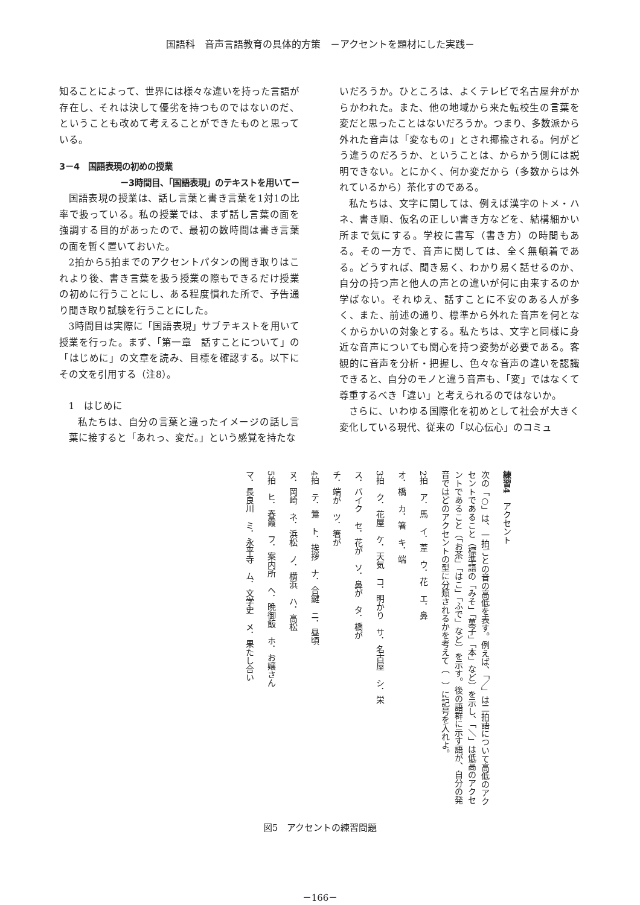国語科　音声言語教育の具体的方策　－アクセントを題材にした実践－
知ることによって、世界には様々な違いを持った言語が存在し、それは決して優劣を持つものではないのだ、ということも改めて考えることができたものと思っている。
3－4　国語表現の初めの授業
－3時間目、「国語表現」のテキストを用いて－
国語表現の授業は、話し言葉と書き言葉を1対1の比率で扱っている。私の授業では、まず話し言葉の面を強調する目的があったので、最初の数時間は書き言葉の面を暫く置いておいた。
2拍から5拍までのアクセントパタンの聞き取りはこれより後、書き言葉を扱う授業の際もできるだけ授業の初めに行うことにし、ある程度慣れた所で、予告通り聞き取り試験を行うことにした。
3時間目は実際に「国語表現」サブテキストを用いて授業を行った。まず、「第一章　話すことについて」の「はじめに」の文章を読み、目標を確認する。以下にその文を引用する（注8）。
1　はじめに
私たちは、自分の言葉と違ったイメージの話し言葉に接すると「あれっ、変だ。」という感覚を持たな
いだろうか。ひところは、よくテレビで名古屋弁がからかわれた。また、他の地域から来た転校生の言葉を変だと思ったことはないだろうか。つまり、多数派から外れた音声は「変なもの」とされ揶揄される。何がどう違うのだろうか、ということは、からかう側には説明できない。とにかく、何か変だから（多数からは外れているから）茶化すのである。
私たちは、文字に関しては、例えば漢字のトメ・ハネ、書き順、仮名の正しい書き方などを、結構細かい所まで気にする。学校に書写（書き方）の時間もある。その一方で、音声に関しては、全く無頓着である。どうすれば、聞き易く、わかり易く話せるのか、自分の持つ声と他人の声との違いが何に由来するのか学ばない。それゆえ、話すことに不安のある人が多く、また、前述の通り、標準から外れた音声を何となくからかいの対象とする。私たちは、文字と同様に身近な音声についても関心を持つ姿勢が必要である。客観的に音声を分析・把握し、色々な音声の違いを認識できると、自分のモノと違う音声も、「変」ではなくて尊重するべき「違い」と考えられるのではないか。
さらに、いわゆる国際化を初めとして社会が大きく変化している現代、従来の「以心伝心」のコミュ
練習4　アクセント
次の「○」は、一拍ごとの音の高低を表す。例えば、「／」は二拍語について高低のアクセントであること（標準語の「みそ」「菓子」「本」など）を示し、「＼」は低高のアクセントであること（「お茶」「はこ」「ふで」など）を示す。後の語群に示す語が、自分の発音ではどのアクセントの型に分類されるかを考えて（　）に記号を入れよ。
2拍　ア．馬　イ．葦　ウ．花　エ．鼻
オ．橋　カ．箸　キ．端
3拍　ク．花屋　ケ．天気　コ．明かり　サ．名古屋　シ．栄
ス．バイク　セ．花が　ソ．鼻が　タ．橋が
チ．端が　ツ．箸が
4拍　テ．鶯　ト．挨拶　ナ．合鍵　ニ．昼頃
ヌ．岡崎　ネ．浜松　ノ．横浜　ハ．高松
5拍　ヒ．春霞　フ．案内所　ヘ．晩御飯　ホ．お嬢さん
マ．長良川　ミ．永平寺　ム．文学史　メ．果たし合い
図5　アクセントの練習問題
－166－